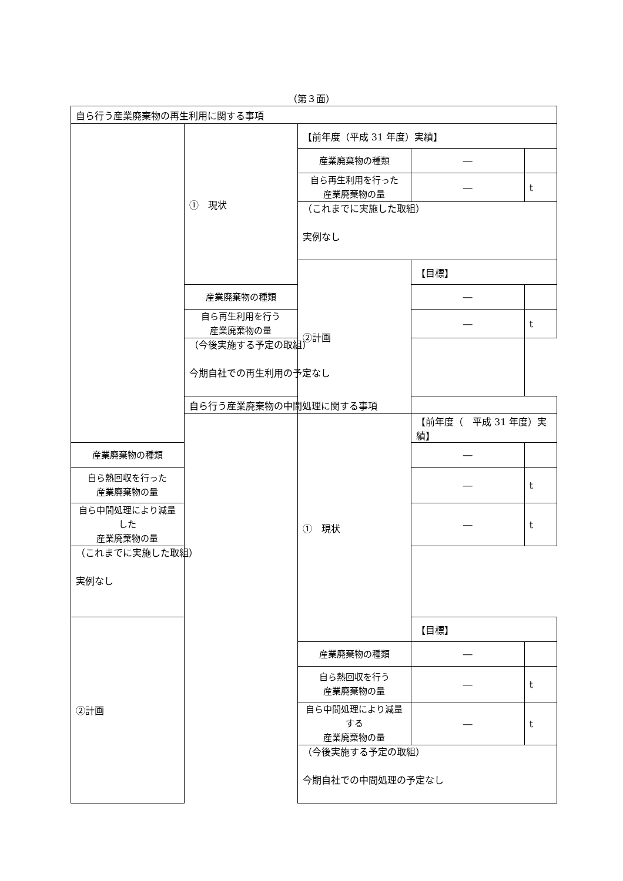（第３面）
| 自ら行う産業廃棄物の再生利用に関する事項 | | | | |
| | ① 現状 | 【前年度（平成 31 年度）実績】 | | |
| | | 産業廃棄物の種類 | ― | |
| | | 自ら再生利用を行った 産業廃棄物の量 | ― | t |
| | | （これまでに実施した取組） 実例なし | | |
| | | ②計画 | 【目標】 | |
| | 産業廃棄物の種類 | | ― | |
| | 自ら再生利用を行う 産業廃棄物の量 | | ― | t |
| | （今後実施する予定の取組） 今期自社での再生利用の予定なし | | | |
| | 自ら行う産業廃棄物の中間処理に関する事項 | | | |
| | | ① 現状 | 【前年度（ 平成 31 年度）実績】 | |
| 産業廃棄物の種類 | | | ― | |
| 自ら熱回収を行った 産業廃棄物の量 | | | ― | t |
| 自ら中間処理により減量した 産業廃棄物の量 | | | ― | t |
| （これまでに実施した取組） 実例なし | | | | |
| ②計画 | | | 【目標】 | |
| | | 産業廃棄物の種類 | ― | |
| | | 自ら熱回収を行う 産業廃棄物の量 | ― | t |
| | | 自ら中間処理により減量する 産業廃棄物の量 | ― | t |
| | | （今後実施する予定の取組） 今期自社での中間処理の予定なし | | |